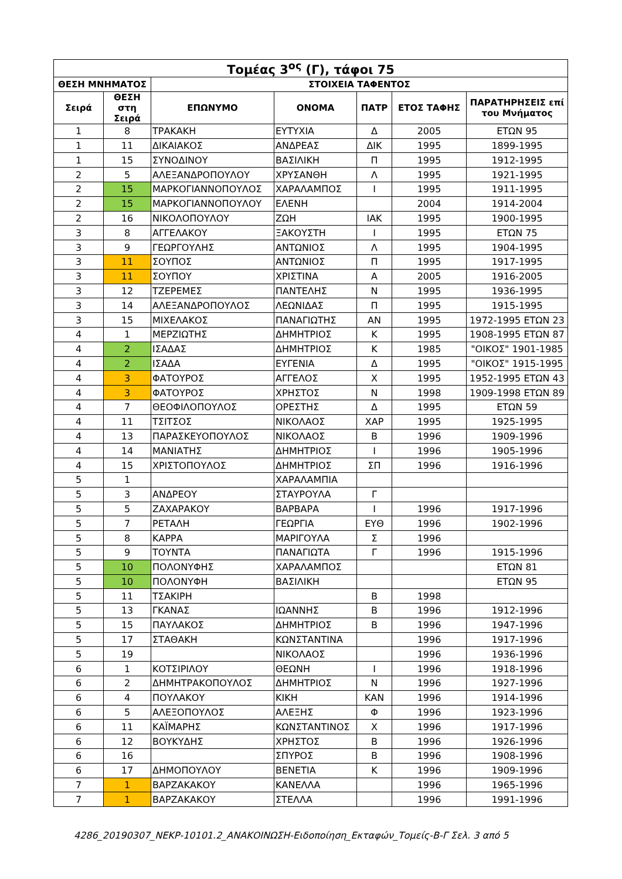| Τομέας 3<sup>ος</sup> (Γ), τάφοι 75 | | | | | | |
| --- | --- | --- | --- | --- | --- | --- |
| ΘΕΣΗ ΜΝΗΜΑΤΟΣ | | ΣΤΟΙΧΕΙΑ ΤΑΦΕΝΤΟΣ | | | | |
| Σειρά | ΘΕΣΗ στη Σειρά | ΕΠΩΝΥΜΟ | ΟΝΟΜΑ | ΠΑΤΡ | ΕΤΟΣ ΤΑΦΗΣ | ΠΑΡΑΤΗΡΗΣΕΙΣ επί του Μνήματος |
| 1 | 8 | ΤΡΑΚΑΚΗ | ΕΥΤΥΧΙΑ | Δ | 2005 | ΕΤΩΝ 95 |
| 1 | 11 | ΔΙΚΑΙΑΚΟΣ | ΑΝΔΡΕΑΣ | ΔΙΚ | 1995 | 1899-1995 |
| 1 | 15 | ΣΥΝΟΔΙΝΟΥ | ΒΑΣΙΛΙΚΗ | Π | 1995 | 1912-1995 |
| 2 | 5 | ΑΛΕΞΑΝΔΡΟΠΟΥΛΟΥ | ΧΡΥΣΑΝΘΗ | Λ | 1995 | 1921-1995 |
| 2 | 15 | ΜΑΡΚΟΓΙΑΝΝΟΠΟΥΛΟΣ | ΧΑΡΑΛΑΜΠΟΣ | Ι | 1995 | 1911-1995 |
| 2 | 15 | ΜΑΡΚΟΓΙΑΝΝΟΠΟΥΛΟΥ | ΕΛΕΝΗ | | 2004 | 1914-2004 |
| 2 | 16 | ΝΙΚΟΛΟΠΟΥΛΟΥ | ΖΩΗ | ΙΑΚ | 1995 | 1900-1995 |
| 3 | 8 | ΑΓΓΕΛΑΚΟΥ | ΞΑΚΟΥΣΤΗ | Ι | 1995 | ΕΤΩΝ 75 |
| 3 | 9 | ΓΕΩΡΓΟΥΛΗΣ | ΑΝΤΩΝΙΟΣ | Λ | 1995 | 1904-1995 |
| 3 | 11 | ΣΟΥΠΟΣ | ΑΝΤΩΝΙΟΣ | Π | 1995 | 1917-1995 |
| 3 | 11 | ΣΟΥΠΟΥ | ΧΡΙΣΤΙΝΑ | Α | 2005 | 1916-2005 |
| 3 | 12 | ΤΖΕΡΕΜΕΣ | ΠΑΝΤΕΛΗΣ | Ν | 1995 | 1936-1995 |
| 3 | 14 | ΑΛΕΞΑΝΔΡΟΠΟΥΛΟΣ | ΛΕΩΝΙΔΑΣ | Π | 1995 | 1915-1995 |
| 3 | 15 | ΜΙΧΕΛΑΚΟΣ | ΠΑΝΑΓΙΩΤΗΣ | ΑΝ | 1995 | 1972-1995 ΕΤΩΝ 23 |
| 4 | 1 | ΜΕΡΖΙΩΤΗΣ | ΔΗΜΗΤΡΙΟΣ | Κ | 1995 | 1908-1995 ΕΤΩΝ 87 |
| 4 | 2 | ΙΣΑΔΑΣ | ΔΗΜΗΤΡΙΟΣ | Κ | 1985 | "ΟΙΚΟΣ" 1901-1985 |
| 4 | 2 | ΙΣΑΔΑ | ΕΥΓΕΝΙΑ | Δ | 1995 | "ΟΙΚΟΣ" 1915-1995 |
| 4 | 3 | ΦΑΤΟΥΡΟΣ | ΑΓΓΕΛΟΣ | Χ | 1995 | 1952-1995 ΕΤΩΝ 43 |
| 4 | 3 | ΦΑΤΟΥΡΟΣ | ΧΡΗΣΤΟΣ | Ν | 1998 | 1909-1998 ΕΤΩΝ 89 |
| 4 | 7 | ΘΕΟΦΙΛΟΠΟΥΛΟΣ | ΟΡΕΣΤΗΣ | Δ | 1995 | ΕΤΩΝ 59 |
| 4 | 11 | ΤΣΙΤΣΟΣ | ΝΙΚΟΛΑΟΣ | ΧΑΡ | 1995 | 1925-1995 |
| 4 | 13 | ΠΑΡΑΣΚΕΥΟΠΟΥΛΟΣ | ΝΙΚΟΛΑΟΣ | Β | 1996 | 1909-1996 |
| 4 | 14 | ΜΑΝΙΑΤΗΣ | ΔΗΜΗΤΡΙΟΣ | Ι | 1996 | 1905-1996 |
| 4 | 15 | ΧΡΙΣΤΟΠΟΥΛΟΣ | ΔΗΜΗΤΡΙΟΣ | ΣΠ | 1996 | 1916-1996 |
| 5 | 1 | | ΧΑΡΑΛΑΜΠΙΑ | | | |
| 5 | 3 | ΑΝΔΡΕΟΥ | ΣΤΑΥΡΟΥΛΑ | Γ | | |
| 5 | 5 | ΖΑΧΑΡΑΚΟΥ | ΒΑΡΒΑΡΑ | Ι | 1996 | 1917-1996 |
| 5 | 7 | ΡΕΤΑΛΗ | ΓΕΩΡΓΙΑ | ΕΥΘ | 1996 | 1902-1996 |
| 5 | 8 | ΚΑΡΡΑ | ΜΑΡΙΓΟΥΛΑ | Σ | 1996 | |
| 5 | 9 | ΤΟΥΝΤΑ | ΠΑΝΑΓΙΩΤΑ | Γ | 1996 | 1915-1996 |
| 5 | 10 | ΠΟΛΟΝΥΦΗΣ | ΧΑΡΑΛΑΜΠΟΣ | | | ΕΤΩΝ 81 |
| 5 | 10 | ΠΟΛΟΝΥΦΗ | ΒΑΣΙΛΙΚΗ | | | ΕΤΩΝ 95 |
| 5 | 11 | ΤΣΑΚΙΡΗ | | Β | 1998 | |
| 5 | 13 | ΓΚΑΝΑΣ | ΙΩΑΝΝΗΣ | Β | 1996 | 1912-1996 |
| 5 | 15 | ΠΑΥΛΑΚΟΣ | ΔΗΜΗΤΡΙΟΣ | Β | 1996 | 1947-1996 |
| 5 | 17 | ΣΤΑΘΑΚΗ | ΚΩΝΣΤΑΝΤΙΝΑ | | 1996 | 1917-1996 |
| 5 | 19 | | ΝΙΚΟΛΑΟΣ | | 1996 | 1936-1996 |
| 6 | 1 | ΚΟΤΣΙΡΙΛΟΥ | ΘΕΩΝΗ | Ι | 1996 | 1918-1996 |
| 6 | 2 | ΔΗΜΗΤΡΑΚΟΠΟΥΛΟΣ | ΔΗΜΗΤΡΙΟΣ | Ν | 1996 | 1927-1996 |
| 6 | 4 | ΠΟΥΛΑΚΟΥ | ΚΙΚΗ | ΚΑΝ | 1996 | 1914-1996 |
| 6 | 5 | ΑΛΕΞΟΠΟΥΛΟΣ | ΑΛΕΞΗΣ | Φ | 1996 | 1923-1996 |
| 6 | 11 | ΚΑΪΜΑΡΗΣ | ΚΩΝΣΤΑΝΤΙΝΟΣ | Χ | 1996 | 1917-1996 |
| 6 | 12 | ΒΟΥΚΥΔΗΣ | ΧΡΗΣΤΟΣ | Β | 1996 | 1926-1996 |
| 6 | 16 | | ΣΠΥΡΟΣ | Β | 1996 | 1908-1996 |
| 6 | 17 | ΔΗΜΟΠΟΥΛΟΥ | ΒΕΝΕΤΙΑ | Κ | 1996 | 1909-1996 |
| 7 | 1 | ΒΑΡΖΑΚΑΚΟΥ | ΚΑΝΕΛΛΑ | | 1996 | 1965-1996 |
| 7 | 1 | ΒΑΡΖΑΚΑΚΟΥ | ΣΤΕΛΛΑ | | 1996 | 1991-1996 |
4286_20190307_ΝΕΚΡ-10101.2_ΑΝΑΚΟΙΝΩΣΗ-Ειδοποίηση_Εκταφών_Τομείς-Β-Γ Σελ. 3 από 5